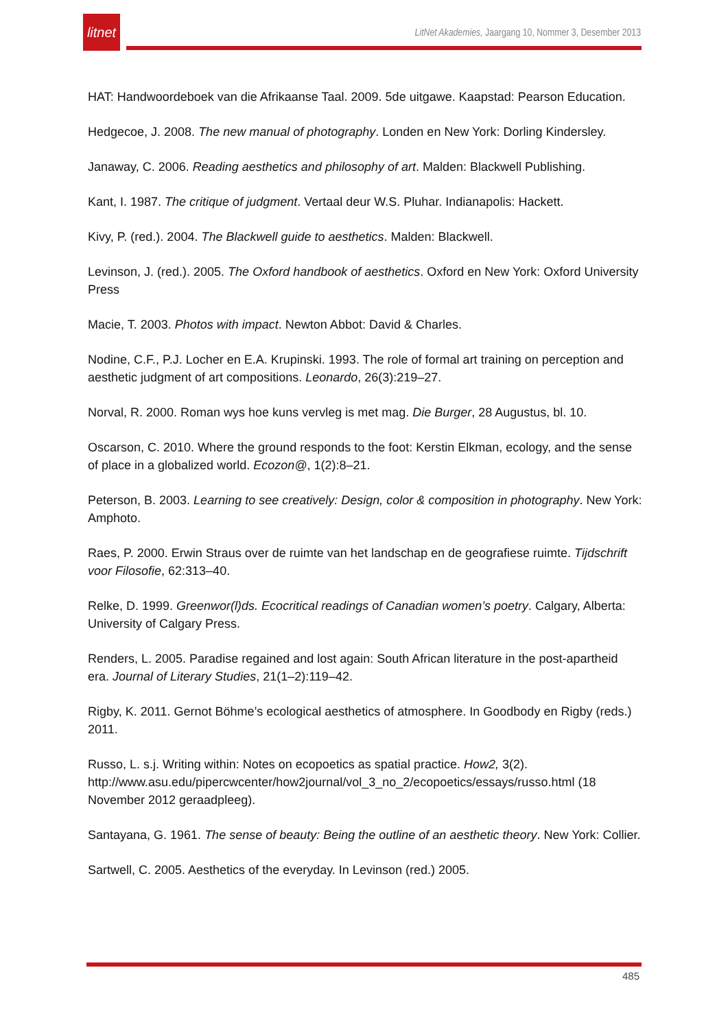litnet
LitNet Akademies, Jaargang 10, Nommer 3, Desember 2013
HAT: Handwoordeboek van die Afrikaanse Taal. 2009. 5de uitgawe. Kaapstad: Pearson Education.
Hedgecoe, J. 2008. The new manual of photography. Londen en New York: Dorling Kindersley.
Janaway, C. 2006. Reading aesthetics and philosophy of art. Malden: Blackwell Publishing.
Kant, I. 1987. The critique of judgment. Vertaal deur W.S. Pluhar. Indianapolis: Hackett.
Kivy, P. (red.). 2004. The Blackwell guide to aesthetics. Malden: Blackwell.
Levinson, J. (red.). 2005. The Oxford handbook of aesthetics. Oxford en New York: Oxford University Press
Macie, T. 2003. Photos with impact. Newton Abbot: David & Charles.
Nodine, C.F., P.J. Locher en E.A. Krupinski. 1993. The role of formal art training on perception and aesthetic judgment of art compositions. Leonardo, 26(3):219–27.
Norval, R. 2000. Roman wys hoe kuns vervleg is met mag. Die Burger, 28 Augustus, bl. 10.
Oscarson, C. 2010. Where the ground responds to the foot: Kerstin Elkman, ecology, and the sense of place in a globalized world. Ecozon@, 1(2):8–21.
Peterson, B. 2003. Learning to see creatively: Design, color & composition in photography. New York: Amphoto.
Raes, P. 2000. Erwin Straus over de ruimte van het landschap en de geografiese ruimte. Tijdschrift voor Filosofie, 62:313–40.
Relke, D. 1999. Greenwor(l)ds. Ecocritical readings of Canadian women’s poetry. Calgary, Alberta: University of Calgary Press.
Renders, L. 2005. Paradise regained and lost again: South African literature in the post-apartheid era. Journal of Literary Studies, 21(1–2):119–42.
Rigby, K. 2011. Gernot Böhme’s ecological aesthetics of atmosphere. In Goodbody en Rigby (reds.) 2011.
Russo, L. s.j. Writing within: Notes on ecopoetics as spatial practice. How2, 3(2). http://www.asu.edu/pipercwcenter/how2journal/vol_3_no_2/ecopoetics/essays/russo.html (18 November 2012 geraadpleeg).
Santayana, G. 1961. The sense of beauty: Being the outline of an aesthetic theory. New York: Collier.
Sartwell, C. 2005. Aesthetics of the everyday. In Levinson (red.) 2005.
485